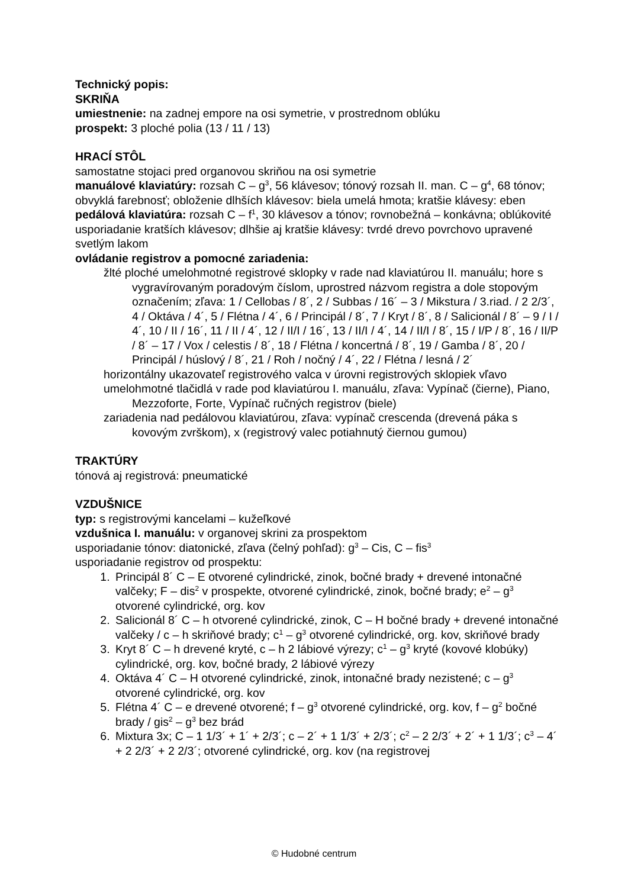Technický popis:
SKRIŇA
umiestnenie: na zadnej empore na osi symetrie, v prostrednom oblúku
prospekt: 3 ploché polia (13 / 11 / 13)
HRACÍ STÔL
samostatne stojaci pred organovou skriňou na osi symetrie
manuálové klaviatúry: rozsah C – g<sup>3</sup>, 56 klávesov; tónový rozsah II. man. C – g<sup>4</sup>, 68 tónov; obvyklá farebnosť; obloženie dlhších klávesov: biela umelá hmota; kratšie klávesy: eben
pedálová klaviatúra: rozsah C – f<sup>1</sup>, 30 klávesov a tónov; rovnobežná – konkávna; oblúkovité usporiadanie kratších klávesov; dlhšie aj kratšie klávesy: tvrdé drevo povrchovo upravené svetlým lakom
ovládanie registrov a pomocné zariadenia:
žlté ploché umelohmotné registrové sklopky v rade nad klaviatúrou II. manuálu; hore s vygravírovaným poradovým číslom, uprostred názvom registra a dole stopovým označením; zľava: 1 / Cellobas / 8´, 2 / Subbas / 16´ – 3 / Mikstura / 3.riad. / 2 2/3´, 4 / Oktáva / 4´, 5 / Flétna / 4´, 6 / Principál / 8´, 7 / Kryt / 8´, 8 / Salicionál / 8´ – 9 / I / 4´, 10 / II / 16´, 11 / II / 4´, 12 / II/I / 16´, 13 / II/I / 4´, 14 / II/I / 8´, 15 / I/P / 8´, 16 / II/P / 8´ – 17 / Vox / celestis / 8´, 18 / Flétna / koncertná / 8´, 19 / Gamba / 8´, 20 / Principál / húslový / 8´, 21 / Roh / nočný / 4´, 22 / Flétna / lesná / 2´
horizontálny ukazovateľ registrového valca v úrovni registrových sklopiek vľavo
umelohmotné tlačidlá v rade pod klaviatúrou I. manuálu, zľava: Vypínač (čierne), Piano, Mezzoforte, Forte, Vypínač ručných registrov (biele)
zariadenia nad pedálovou klaviatúrou, zľava: vypínač crescenda (drevená páka s kovovým zvrškom), x (registrový valec potiahnutý čiernou gumou)
TRAKTÚRY
tónová aj registrová: pneumatické
VZDUŠNICE
typ: s registrovými kancelami – kužeľkové
vzdušnica I. manuálu: v organovej skrini za prospektom
usporiadanie tónov: diatonické, zľava (čelný pohľad): g<sup>3</sup> – Cis, C – fis<sup>3</sup>
usporiadanie registrov od prospektu:
1. Principál 8´ C – E otvorené cylindrické, zinok, bočné brady + drevené intonačné valčeky; F – dis<sup>2</sup> v prospekte, otvorené cylindrické, zinok, bočné brady; e<sup>2</sup> – g<sup>3</sup> otvorené cylindrické, org. kov
2. Salicionál 8´ C – h otvorené cylindrické, zinok, C – H bočné brady + drevené intonačné valčeky / c – h skriňové brady; c<sup>1</sup> – g<sup>3</sup> otvorené cylindrické, org. kov, skriňové brady
3. Kryt 8´ C – h drevené kryté, c – h 2 lábiové výrezy; c<sup>1</sup> – g<sup>3</sup> kryté (kovové klobúky) cylindrické, org. kov, bočné brady, 2 lábiové výrezy
4. Oktáva 4´ C – H otvorené cylindrické, zinok, intonačné brady nezistené; c – g<sup>3</sup> otvorené cylindrické, org. kov
5. Flétna 4´ C – e drevené otvorené; f – g<sup>3</sup> otvorené cylindrické, org. kov, f – g<sup>2</sup> bočné brady / gis<sup>2</sup> – g<sup>3</sup> bez brád
6. Mixtura 3x; C – 1 1/3´ + 1´ + 2/3´; c – 2´ + 1 1/3´ + 2/3´; c<sup>2</sup> – 2 2/3´ + 2´ + 1 1/3´; c<sup>3</sup> – 4´ + 2 2/3´ + 2 2/3´; otvorené cylindrické, org. kov (na registrovej
© Hudobné centrum